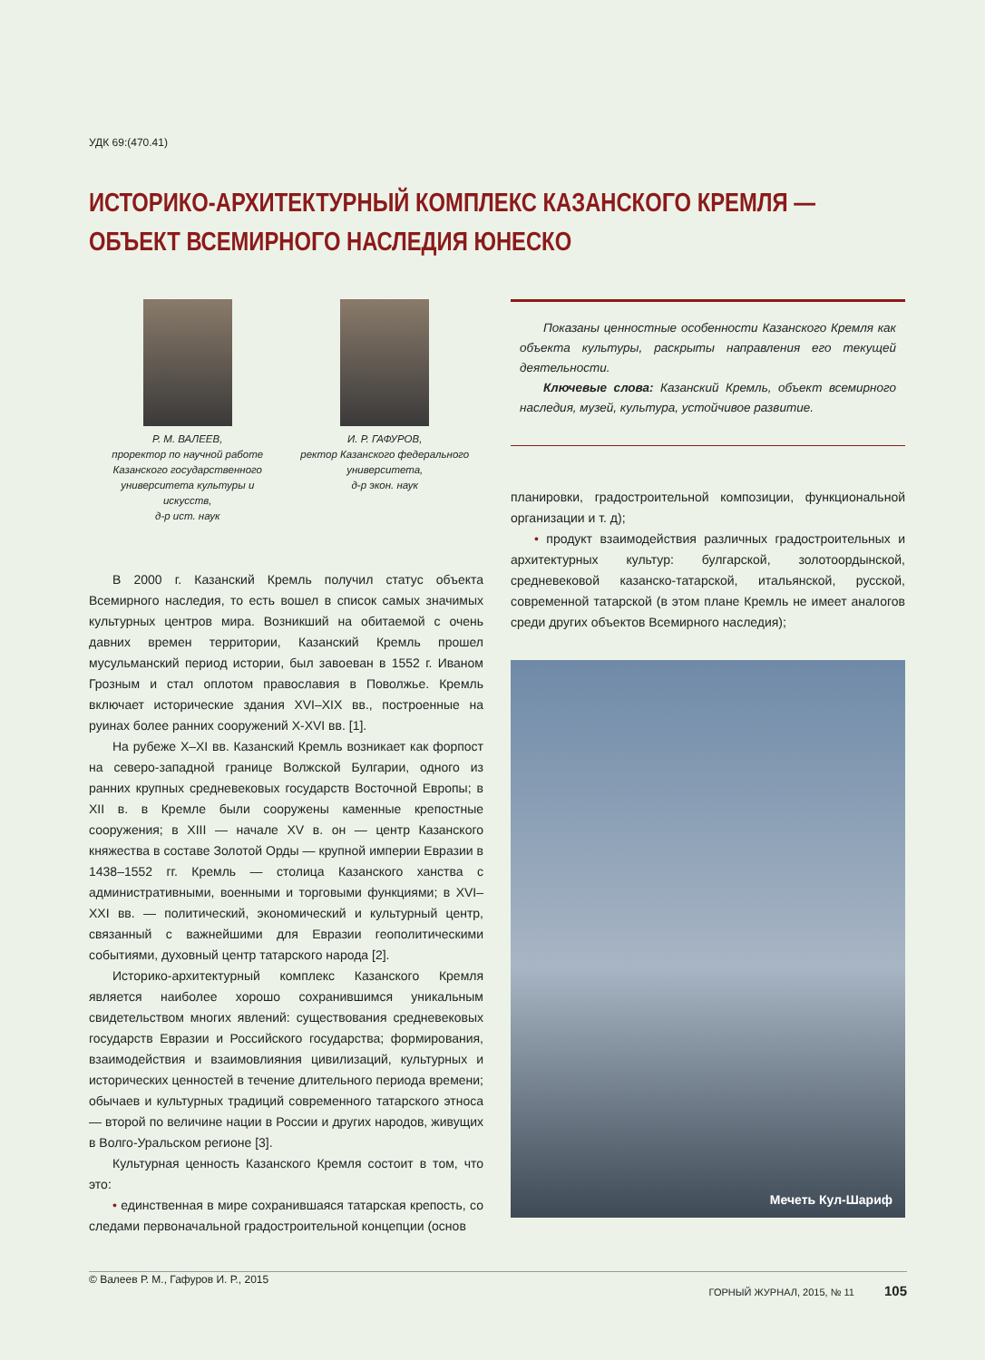УДК 69:(470.41)
ИСТОРИКО-АРХИТЕКТУРНЫЙ КОМПЛЕКС КАЗАНСКОГО КРЕМЛЯ — ОБЪЕКТ ВСЕМИРНОГО НАСЛЕДИЯ ЮНЕСКО
Р. М. ВАЛЕЕВ,
проректор по научной работе Казанского государственного университета культуры и искусств,
д-р ист. наук
И. Р. ГАФУРОВ,
ректор Казанского федерального университета,
д-р экон. наук
В 2000 г. Казанский Кремль получил статус объекта Всемирного наследия, то есть вошел в список самых значимых культурных центров мира. Возникший на обитаемой с очень давних времен территории, Казанский Кремль прошел мусульманский период истории, был завоеван в 1552 г. Иваном Грозным и стал оплотом православия в Поволжье. Кремль включает исторические здания XVI–XIX вв., построенные на руинах более ранних сооружений X-XVI вв. [1].
На рубеже X–XI вв. Казанский Кремль возникает как форпост на северо-западной границе Волжской Булгарии, одного из ранних крупных средневековых государств Восточной Европы; в XII в. в Кремле были сооружены каменные крепостные сооружения; в XIII — начале XV в. он — центр Казанского княжества в составе Золотой Орды — крупной империи Евразии в 1438–1552 гг. Кремль — столица Казанского ханства с административными, военными и торговыми функциями; в XVI–XXI вв. — политический, экономический и культурный центр, связанный с важнейшими для Евразии геополитическими событиями, духовный центр татарского народа [2].
Историко-архитектурный комплекс Казанского Кремля является наиболее хорошо сохранившимся уникальным свидетельством многих явлений: существования средневековых государств Евразии и Российского государства; формирования, взаимодействия и взаимовлияния цивилизаций, культурных и исторических ценностей в течение длительного периода времени; обычаев и культурных традиций современного татарского этноса — второй по величине нации в России и других народов, живущих в Волго-Уральском регионе [3].
Культурная ценность Казанского Кремля состоит в том, что это:
• единственная в мире сохранившаяся татарская крепость, со следами первоначальной градостроительной концепции (основ
© Валеев Р. М., Гафуров И. Р., 2015
Показаны ценностные особенности Казанского Кремля как объекта культуры, раскрыты направления его текущей деятельности.
Ключевые слова: Казанский Кремль, объект всемирного наследия, музей, культура, устойчивое развитие.
планировки, градостроительной композиции, функциональной организации и т. д);
• продукт взаимодействия различных градостроительных и архитектурных культур: булгарской, золотоордынской, средневековой казанско-татарской, итальянской, русской, современной татарской (в этом плане Кремль не имеет аналогов среди других объектов Всемирного наследия);
Мечеть Кул-Шариф
ГОРНЫЙ ЖУРНАЛ, 2015, № 11 105